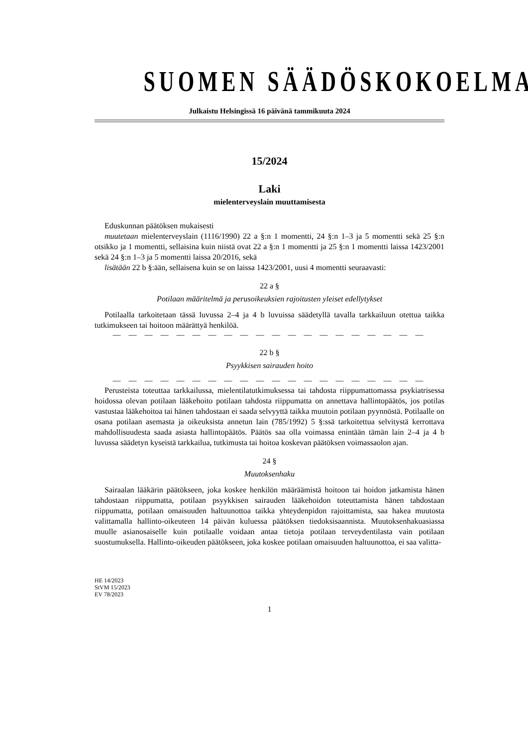SUOMEN SÄÄDÖSKOKOELMA
Julkaistu Helsingissä 16 päivänä tammikuuta 2024
15/2024
Laki
mielenterveyslain muuttamisesta
Eduskunnan päätöksen mukaisesti
muutetaan mielenterveyslain (1116/1990) 22 a §:n 1 momentti, 24 §:n 1–3 ja 5 momentti sekä 25 §:n otsikko ja 1 momentti, sellaisina kuin niistä ovat 22 a §:n 1 momentti ja 25 §:n 1 momentti laissa 1423/2001 sekä 24 §:n 1–3 ja 5 momentti laissa 20/2016, sekä
lisätään 22 b §:ään, sellaisena kuin se on laissa 1423/2001, uusi 4 momentti seuraavasti:
22 a §
Potilaan määritelmä ja perusoikeuksien rajoitusten yleiset edellytykset
Potilaalla tarkoitetaan tässä luvussa 2–4 ja 4 b luvuissa säädetyllä tavalla tarkkailuun otettua taikka tutkimukseen tai hoitoon määrättyä henkilöä.
— — — — — — — — — — — — — — — — — — — —
22 b §
Psyykkisen sairauden hoito
— — — — — — — — — — — — — — — — — — — —
Perusteista toteuttaa tarkkailussa, mielentilatutkimuksessa tai tahdosta riippumattomassa psykiatrisessa hoidossa olevan potilaan lääkehoito potilaan tahdosta riippumatta on annettava hallintopäätös, jos potilas vastustaa lääkehoitoa tai hänen tahdostaan ei saada selvyyttä taikka muutoin potilaan pyynnöstä. Potilaalle on osana potilaan asemasta ja oikeuksista annetun lain (785/1992) 5 §:ssä tarkoitettua selvitystä kerrottava mahdollisuudesta saada asiasta hallintopäätös. Päätös saa olla voimassa enintään tämän lain 2–4 ja 4 b luvussa säädetyn kyseistä tarkkailua, tutkimusta tai hoitoa koskevan päätöksen voimassaolon ajan.
24 §
Muutoksenhaku
Sairaalan lääkärin päätökseen, joka koskee henkilön määräämistä hoitoon tai hoidon jatkamista hänen tahdostaan riippumatta, potilaan psyykkisen sairauden lääkehoidon toteuttamista hänen tahdostaan riippumatta, potilaan omaisuuden haltuunottoa taikka yhteydenpidon rajoittamista, saa hakea muutosta valittamalla hallinto-oikeuteen 14 päivän kuluessa päätöksen tiedoksisaannista. Muutoksenhakuasiassa muulle asianosaiselle kuin potilaalle voidaan antaa tietoja potilaan terveydentilasta vain potilaan suostumuksella. Hallinto-oikeuden päätökseen, joka koskee potilaan omaisuuden haltuunottoa, ei saa valitta-
HE 14/2023
StVM 15/2023
EV 78/2023
1